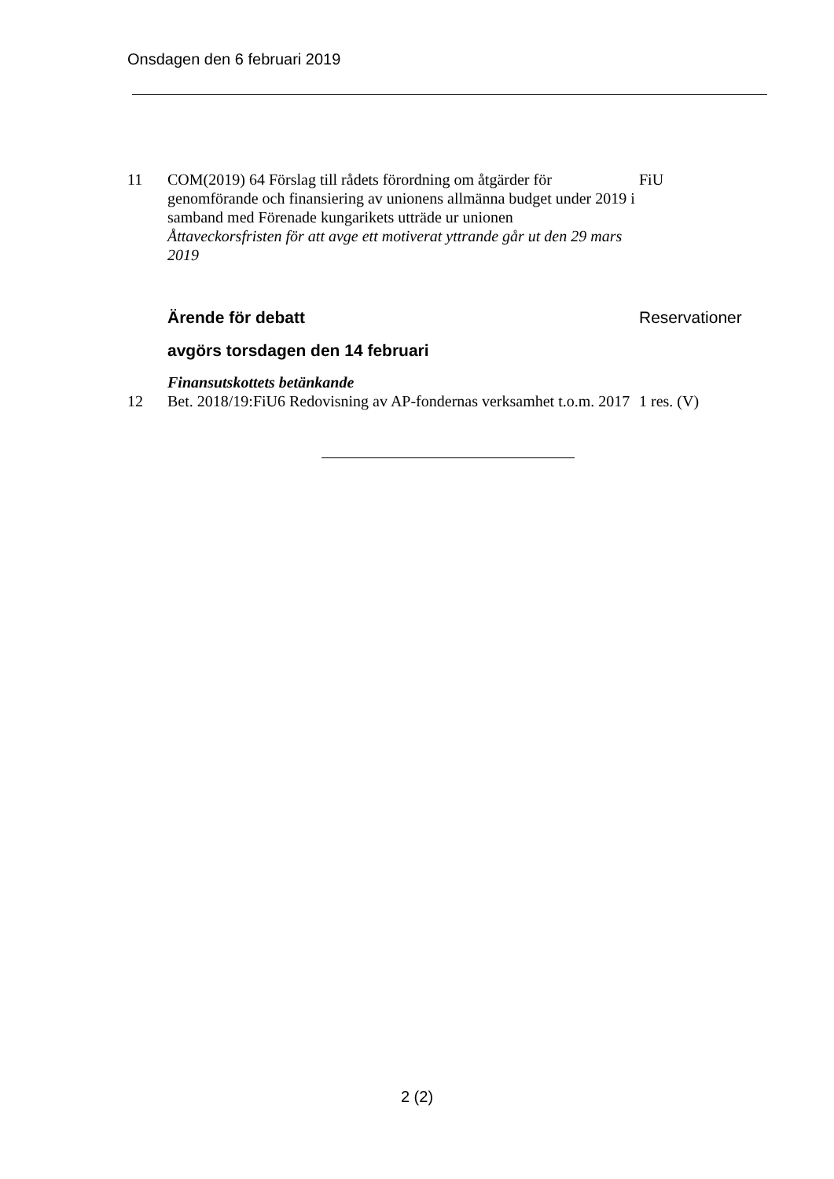Onsdagen den 6 februari 2019
11 COM(2019) 64 Förslag till rådets förordning om åtgärder för genomförande och finansiering av unionens allmänna budget under 2019 i samband med Förenade kungarikets utträde ur unionen
Åttaveckorsfristen för att avge ett motiverat yttrande går ut den 29 mars 2019
FiU
Ärende för debatt Reservationer
avgörs torsdagen den 14 februari
Finansutskottets betänkande
12 Bet. 2018/19:FiU6 Redovisning av AP-fondernas verksamhet t.o.m. 2017
1 res. (V)
2 (2)